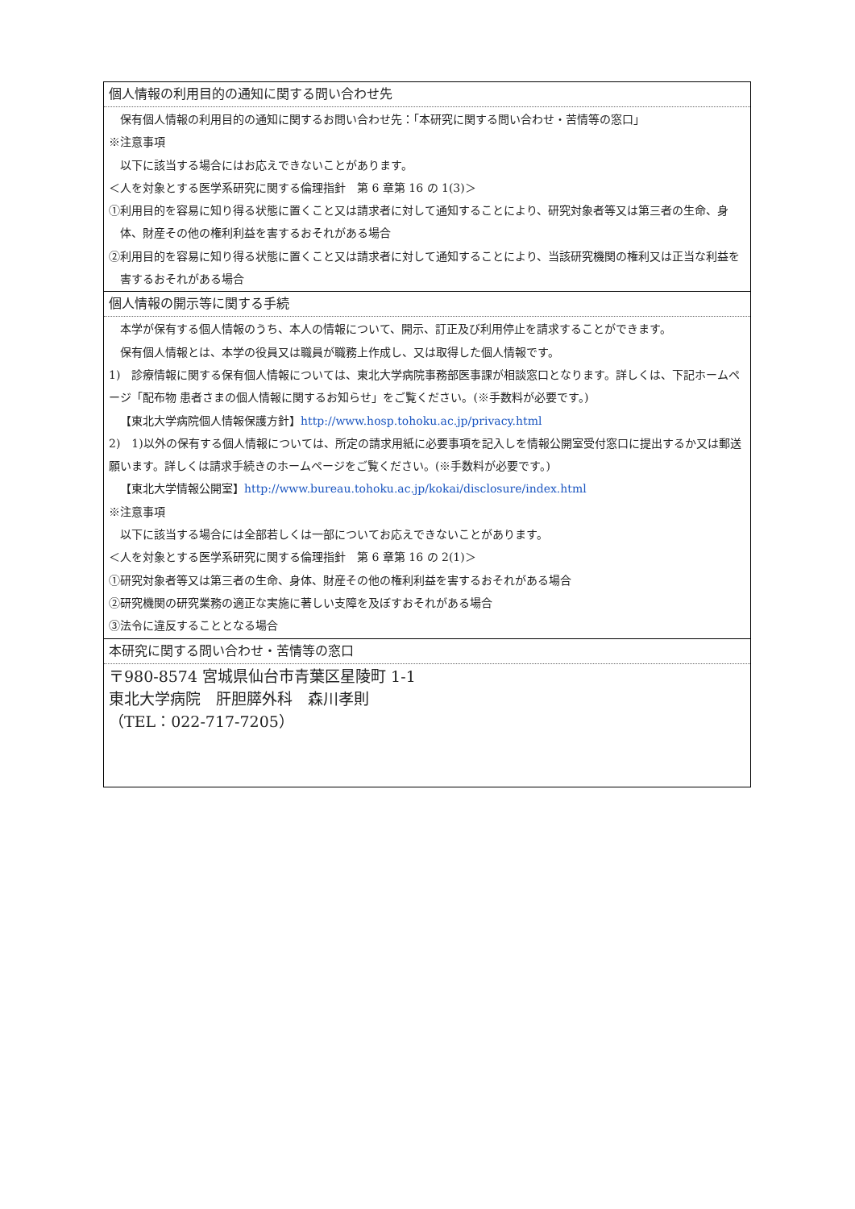| 個人情報の利用目的の通知に関する問い合わせ先 |
| 保有個人情報の利用目的の通知に関するお問い合わせ先：「本研究に関する問い合わせ・苦情等の窓口」 ※注意事項 以下に該当する場合にはお応えできないことがあります。 ＜人を対象とする医学系研究に関する倫理指針 第 6 章第 16 の 1(3)＞ ①利用目的を容易に知り得る状態に置くこと又は請求者に対して通知することにより、研究対象者等又は第三者の生命、身体、財産その他の権利利益を害するおそれがある場合 ②利用目的を容易に知り得る状態に置くこと又は請求者に対して通知することにより、当該研究機関の権利又は正当な利益を害するおそれがある場合 |
| 個人情報の開示等に関する手続 |
| 本学が保有する個人情報のうち、本人の情報について、開示、訂正及び利用停止を請求することができます。 保有個人情報とは、本学の役員又は職員が職務上作成し、又は取得した個人情報です。 1) 診療情報に関する保有個人情報については、東北大学病院事務部医事課が相談窓口となります。詳しくは、下記ホームページ「配布物 患者さまの個人情報に関するお知らせ」をご覧ください。(※手数料が必要です。) 【東北大学病院個人情報保護方針】 http://www.hosp.tohoku.ac.jp/privacy.html 2) 1)以外の保有する個人情報については、所定の請求用紙に必要事項を記入しを情報公開室受付窓口に提出するか又は郵送願います。詳しくは請求手続きのホームページをご覧ください。(※手数料が必要です。) 【東北大学情報公開室】 http://www.bureau.tohoku.ac.jp/kokai/disclosure/index.html ※注意事項 以下に該当する場合には全部若しくは一部についてお応えできないことがあります。 ＜人を対象とする医学系研究に関する倫理指針 第 6 章第 16 の 2(1)＞ ①研究対象者等又は第三者の生命、身体、財産その他の権利利益を害するおそれがある場合 ②研究機関の研究業務の適正な実施に著しい支障を及ぼすおそれがある場合 ③法令に違反することとなる場合 |
| 本研究に関する問い合わせ・苦情等の窓口 |
| 〒980-8574 宮城県仙台市青葉区星陵町 1-1 東北大学病院 肝胆膵外科 森川孝則 （TEL：022-717-7205） |